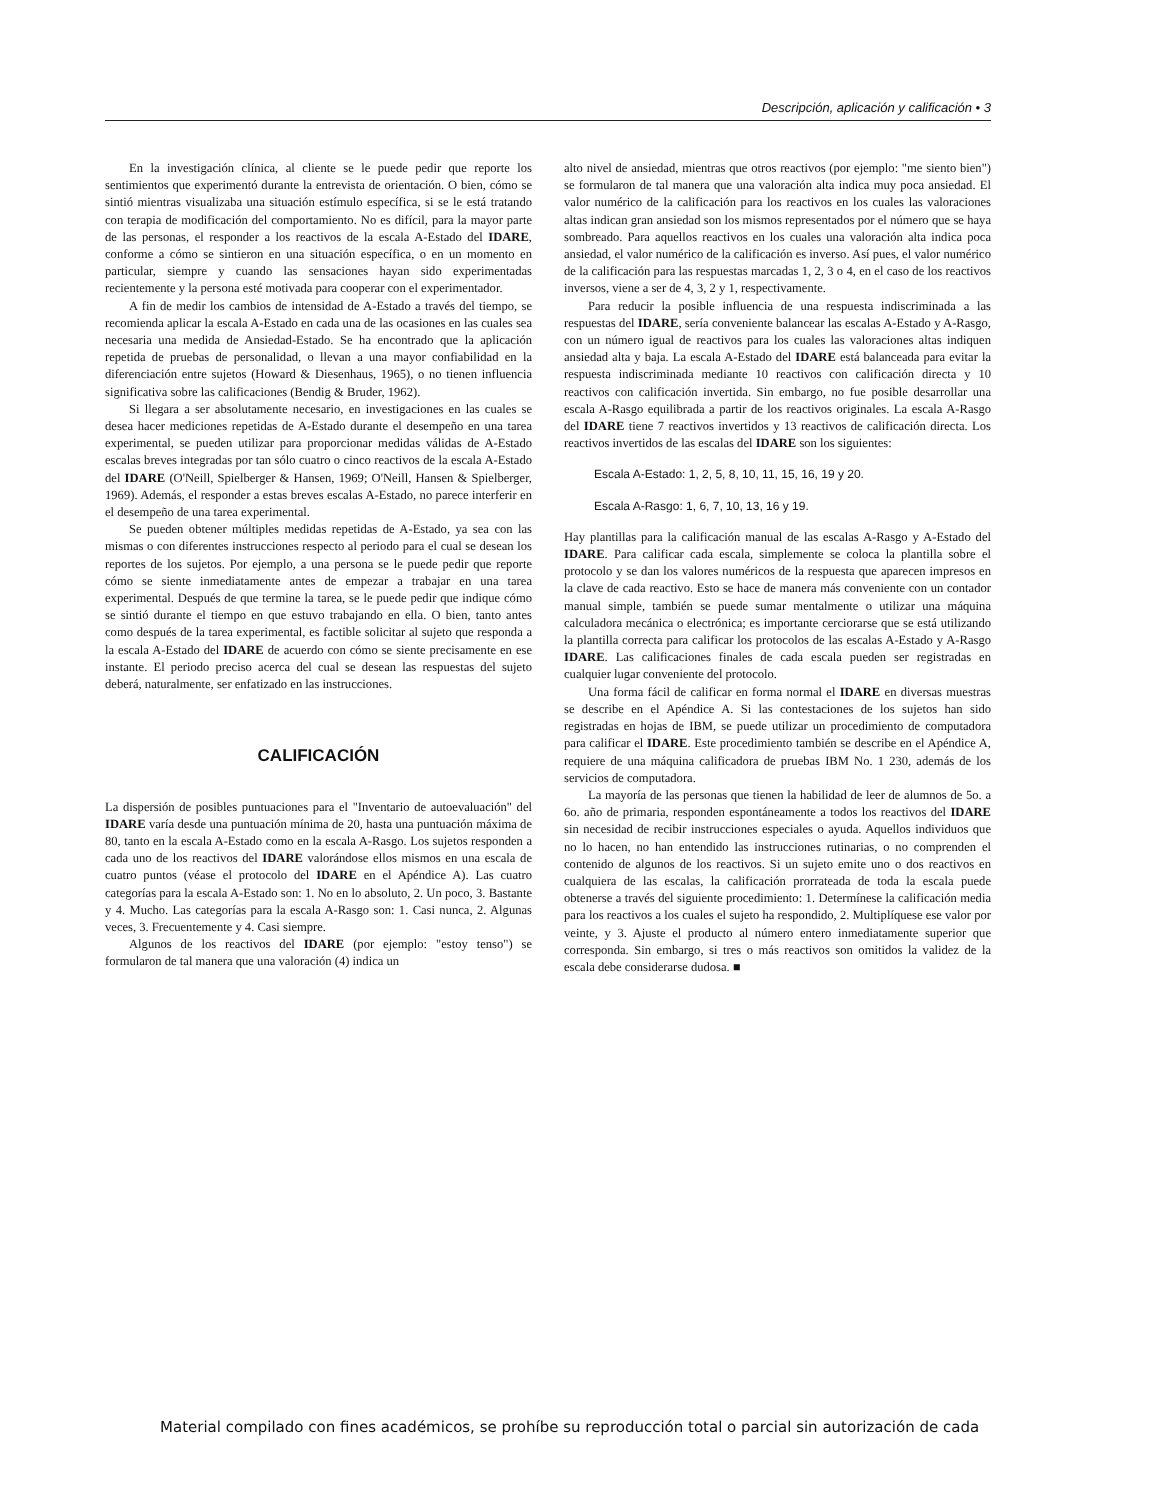Descripción, aplicación y calificación • 3
En la investigación clínica, al cliente se le puede pedir que reporte los sentimientos que experimentó durante la entrevista de orientación. O bien, cómo se sintió mientras visualizaba una situación estímulo específica, si se le está tratando con terapia de modificación del comportamiento. No es difícil, para la mayor parte de las personas, el responder a los reactivos de la escala A-Estado del IDARE, conforme a cómo se sintieron en una situación específica, o en un momento en particular, siempre y cuando las sensaciones hayan sido experimentadas recientemente y la persona esté motivada para cooperar con el experimentador.
A fin de medir los cambios de intensidad de A-Estado a través del tiempo, se recomienda aplicar la escala A-Estado en cada una de las ocasiones en las cuales sea necesaria una medida de Ansiedad-Estado. Se ha encontrado que la aplicación repetida de pruebas de personalidad, o llevan a una mayor confiabilidad en la diferenciación entre sujetos (Howard & Diesenhaus, 1965), o no tienen influencia significativa sobre las calificaciones (Bendig & Bruder, 1962).
Si llegara a ser absolutamente necesario, en investigaciones en las cuales se desea hacer mediciones repetidas de A-Estado durante el desempeño en una tarea experimental, se pueden utilizar para proporcionar medidas válidas de A-Estado escalas breves integradas por tan sólo cuatro o cinco reactivos de la escala A-Estado del IDARE (O'Neill, Spielberger & Hansen, 1969; O'Neill, Hansen & Spielberger, 1969). Además, el responder a estas breves escalas A-Estado, no parece interferir en el desempeño de una tarea experimental.
Se pueden obtener múltiples medidas repetidas de A-Estado, ya sea con las mismas o con diferentes instrucciones respecto al periodo para el cual se desean los reportes de los sujetos. Por ejemplo, a una persona se le puede pedir que reporte cómo se siente inmediatamente antes de empezar a trabajar en una tarea experimental. Después de que termine la tarea, se le puede pedir que indique cómo se sintió durante el tiempo en que estuvo trabajando en ella. O bien, tanto antes como después de la tarea experimental, es factible solicitar al sujeto que responda a la escala A-Estado del IDARE de acuerdo con cómo se siente precisamente en ese instante. El periodo preciso acerca del cual se desean las respuestas del sujeto deberá, naturalmente, ser enfatizado en las instrucciones.
CALIFICACIÓN
La dispersión de posibles puntuaciones para el "Inventario de autoevaluación" del IDARE varía desde una puntuación mínima de 20, hasta una puntuación máxima de 80, tanto en la escala A-Estado como en la escala A-Rasgo. Los sujetos responden a cada uno de los reactivos del IDARE valorándose ellos mismos en una escala de cuatro puntos (véase el protocolo del IDARE en el Apéndice A). Las cuatro categorías para la escala A-Estado son: 1. No en lo absoluto, 2. Un poco, 3. Bastante y 4. Mucho. Las categorías para la escala A-Rasgo son: 1. Casi nunca, 2. Algunas veces, 3. Frecuentemente y 4. Casi siempre.
Algunos de los reactivos del IDARE (por ejemplo: "estoy tenso") se formularon de tal manera que una valoración (4) indica un
alto nivel de ansiedad, mientras que otros reactivos (por ejemplo: "me siento bien") se formularon de tal manera que una valoración alta indica muy poca ansiedad. El valor numérico de la calificación para los reactivos en los cuales las valoraciones altas indican gran ansiedad son los mismos representados por el número que se haya sombreado. Para aquellos reactivos en los cuales una valoración alta indica poca ansiedad, el valor numérico de la calificación es inverso. Así pues, el valor numérico de la calificación para las respuestas marcadas 1, 2, 3 o 4, en el caso de los reactivos inversos, viene a ser de 4, 3, 2 y 1, respectivamente.
Para reducir la posible influencia de una respuesta indiscriminada a las respuestas del IDARE, sería conveniente balancear las escalas A-Estado y A-Rasgo, con un número igual de reactivos para los cuales las valoraciones altas indiquen ansiedad alta y baja. La escala A-Estado del IDARE está balanceada para evitar la respuesta indiscriminada mediante 10 reactivos con calificación directa y 10 reactivos con calificación invertida. Sin embargo, no fue posible desarrollar una escala A-Rasgo equilibrada a partir de los reactivos originales. La escala A-Rasgo del IDARE tiene 7 reactivos invertidos y 13 reactivos de calificación directa. Los reactivos invertidos de las escalas del IDARE son los siguientes:
Escala A-Estado: 1, 2, 5, 8, 10, 11, 15, 16, 19 y 20.
Escala A-Rasgo: 1, 6, 7, 10, 13, 16 y 19.
Hay plantillas para la calificación manual de las escalas A-Rasgo y A-Estado del IDARE. Para calificar cada escala, simplemente se coloca la plantilla sobre el protocolo y se dan los valores numéricos de la respuesta que aparecen impresos en la clave de cada reactivo. Esto se hace de manera más conveniente con un contador manual simple, también se puede sumar mentalmente o utilizar una máquina calculadora mecánica o electrónica; es importante cerciorarse que se está utilizando la plantilla correcta para calificar los protocolos de las escalas A-Estado y A-Rasgo IDARE. Las calificaciones finales de cada escala pueden ser registradas en cualquier lugar conveniente del protocolo.
Una forma fácil de calificar en forma normal el IDARE en diversas muestras se describe en el Apéndice A. Si las contestaciones de los sujetos han sido registradas en hojas de IBM, se puede utilizar un procedimiento de computadora para calificar el IDARE. Este procedimiento también se describe en el Apéndice A, requiere de una máquina calificadora de pruebas IBM No. 1 230, además de los servicios de computadora.
La mayoría de las personas que tienen la habilidad de leer de alumnos de 5o. a 6o. año de primaria, responden espontáneamente a todos los reactivos del IDARE sin necesidad de recibir instrucciones especiales o ayuda. Aquellos individuos que no lo hacen, no han entendido las instrucciones rutinarias, o no comprenden el contenido de algunos de los reactivos. Si un sujeto emite uno o dos reactivos en cualquiera de las escalas, la calificación prorrateada de toda la escala puede obtenerse a través del siguiente procedimiento: 1. Determínese la calificación media para los reactivos a los cuales el sujeto ha respondido, 2. Multiplíquese ese valor por veinte, y 3. Ajuste el producto al número entero inmediatamente superior que corresponda. Sin embargo, si tres o más reactivos son omitidos la validez de la escala debe considerarse dudosa. ■
Material compilado con fines académicos, se prohíbe su reproducción total o parcial sin autorización de cada